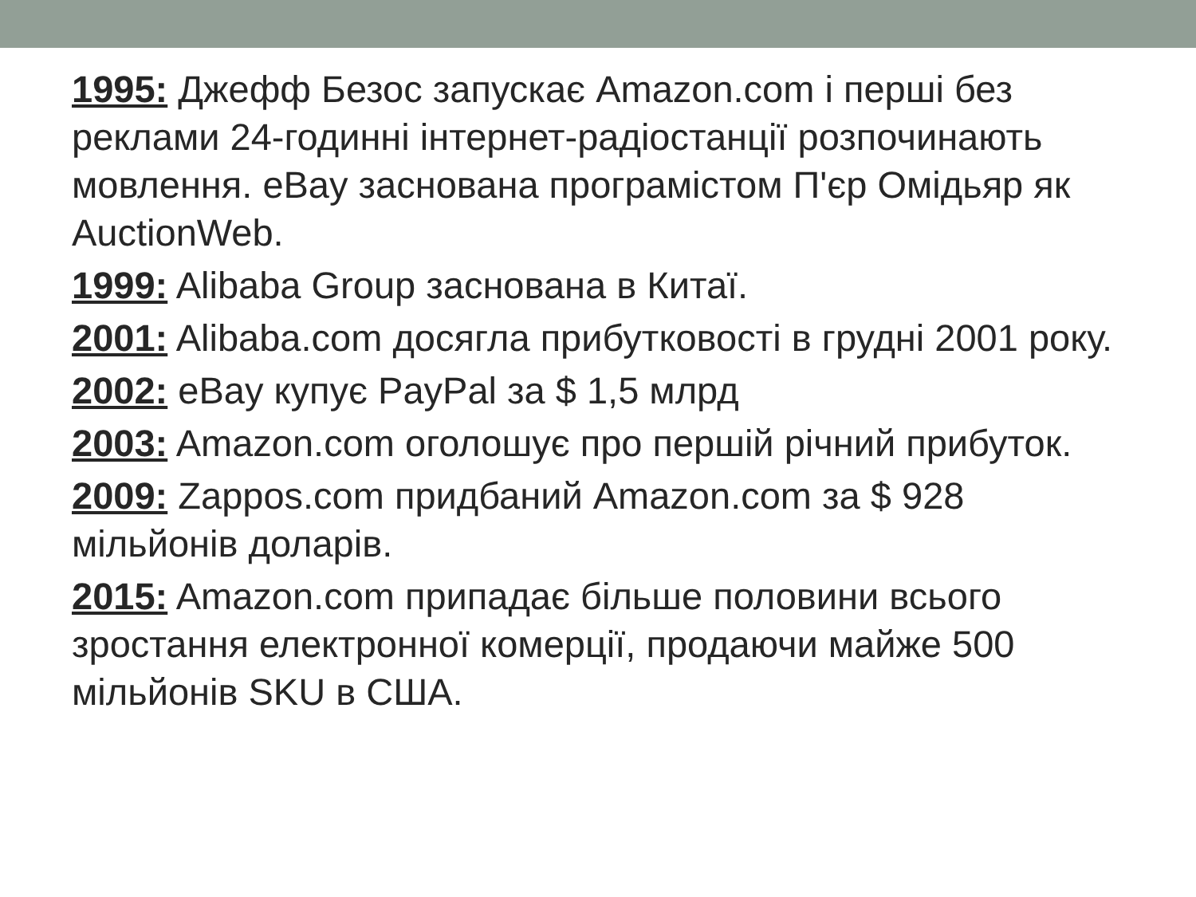1995: Джефф Безос запускає Amazon.com і перші без реклами 24-годинні інтернет-радіостанції розпочинають мовлення. eBay заснована програмістом П'єр Омідьяр як AuctionWeb.
1999: Alibaba Group заснована в Китаї.
2001: Alibaba.com досягла прибутковості в грудні 2001 року.
2002: eBay купує PayPal за $ 1,5 млрд
2003: Amazon.com оголошує про першій річний прибуток.
2009: Zappos.com придбаний Amazon.com за $ 928 мільйонів доларів.
2015: Amazon.com припадає більше половини всього зростання електронної комерції, продаючи майже 500 мільйонів SKU в США.